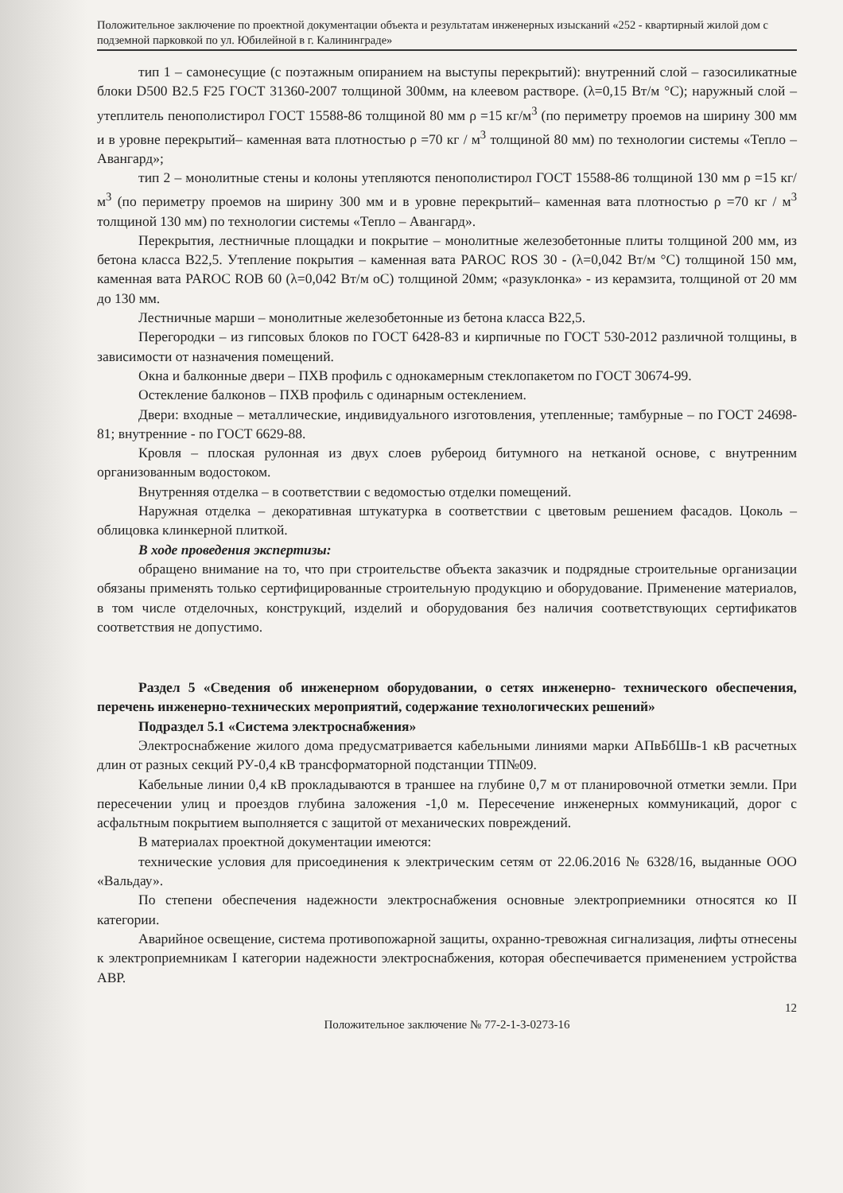Положительное заключение по проектной документации объекта и результатам инженерных изысканий «252 - квартирный жилой дом с подземной парковкой по ул. Юбилейной в г. Калининграде»
тип 1 – самонесущие (с поэтажным опиранием на выступы перекрытий): внутренний слой – газосиликатные блоки D500 B2.5 F25 ГОСТ 31360-2007 толщиной 300мм, на клеевом растворе. (λ=0,15 Вт/м °С); наружный слой – утеплитель пенополистирол ГОСТ 15588-86 толщиной 80 мм ρ =15 кг/м<sup>3</sup> (по периметру проемов на ширину 300 мм и в уровне перекрытий– каменная вата плотностью ρ =70 кг / м<sup>3</sup> толщиной 80 мм) по технологии системы «Тепло – Авангард»;
тип 2 – монолитные стены и колоны утепляются пенополистирол ГОСТ 15588-86 толщиной 130 мм ρ =15 кг/м<sup>3</sup> (по периметру проемов на ширину 300 мм и в уровне перекрытий– каменная вата плотностью ρ =70 кг / м<sup>3</sup> толщиной 130 мм) по технологии системы «Тепло – Авангард».
Перекрытия, лестничные площадки и покрытие – монолитные железобетонные плиты толщиной 200 мм, из бетона класса В22,5. Утепление покрытия – каменная вата PAROC ROS 30 - (λ=0,042 Вт/м °С) толщиной 150 мм, каменная вата PAROC ROB 60 (λ=0,042 Вт/м оС) толщиной 20мм; «разуклонка» - из керамзита, толщиной от 20 мм до 130 мм.
Лестничные марши – монолитные железобетонные из бетона класса В22,5.
Перегородки – из гипсовых блоков по ГОСТ 6428-83 и кирпичные по ГОСТ 530-2012 различной толщины, в зависимости от назначения помещений.
Окна и балконные двери – ПХВ профиль с однокамерным стеклопакетом по ГОСТ 30674-99.
Остекление балконов – ПХВ профиль с одинарным остеклением.
Двери: входные – металлические, индивидуального изготовления, утепленные; тамбурные – по ГОСТ 24698-81; внутренние - по ГОСТ 6629-88.
Кровля – плоская рулонная из двух слоев рубероид битумного на нетканой основе, с внутренним организованным водостоком.
Внутренняя отделка – в соответствии с ведомостью отделки помещений.
Наружная отделка – декоративная штукатурка в соответствии с цветовым решением фасадов. Цоколь – облицовка клинкерной плиткой.
В ходе проведения экспертизы:
обращено внимание на то, что при строительстве объекта заказчик и подрядные строительные организации обязаны применять только сертифицированные строительную продукцию и оборудование. Применение материалов, в том числе отделочных, конструкций, изделий и оборудования без наличия соответствующих сертификатов соответствия не допустимо.
Раздел 5 «Сведения об инженерном оборудовании, о сетях инженерно- технического обеспечения, перечень инженерно-технических мероприятий, содержание технологических решений»
Подраздел 5.1 «Система электроснабжения»
Электроснабжение жилого дома предусматривается кабельными линиями марки АПвБбШв-1 кВ расчетных длин от разных секций РУ-0,4 кВ трансформаторной подстанции ТП№09.
Кабельные линии 0,4 кВ прокладываются в траншее на глубине 0,7 м от планировочной отметки земли. При пересечении улиц и проездов глубина заложения -1,0 м. Пересечение инженерных коммуникаций, дорог с асфальтным покрытием выполняется с защитой от механических повреждений.
В материалах проектной документации имеются:
технические условия для присоединения к электрическим сетям от 22.06.2016 № 6328/16, выданные ООО «Вальдау».
По степени обеспечения надежности электроснабжения основные электроприемники относятся ко II категории.
Аварийное освещение, система противопожарной защиты, охранно-тревожная сигнализация, лифты отнесены к электроприемникам I категории надежности электроснабжения, которая обеспечивается применением устройства АВР.
12
Положительное заключение № 77-2-1-3-0273-16